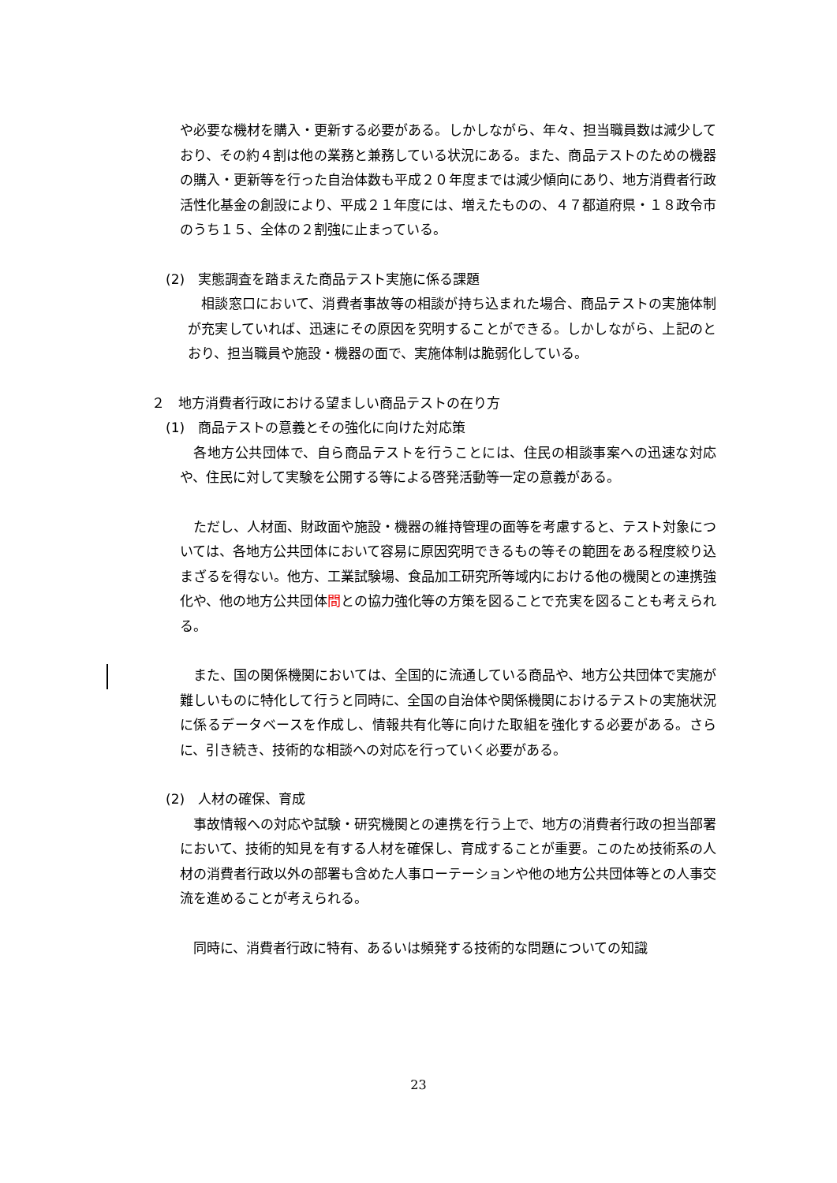や必要な機材を購入・更新する必要がある。しかしながら、年々、担当職員数は減少しており、その約４割は他の業務と兼務している状況にある。また、商品テストのための機器の購入・更新等を行った自治体数も平成２０年度までは減少傾向にあり、地方消費者行政活性化基金の創設により、平成２１年度には、増えたものの、４７都道府県・１８政令市のうち１５、全体の２割強に止まっている。
(2)　実態調査を踏まえた商品テスト実施に係る課題
　相談窓口において、消費者事故等の相談が持ち込まれた場合、商品テストの実施体制が充実していれば、迅速にその原因を究明することができる。しかしながら、上記のとおり、担当職員や施設・機器の面で、実施体制は脆弱化している。
２　地方消費者行政における望ましい商品テストの在り方
(1)　商品テストの意義とその強化に向けた対応策
　各地方公共団体で、自ら商品テストを行うことには、住民の相談事案への迅速な対応や、住民に対して実験を公開する等による啓発活動等一定の意義がある。
　ただし、人材面、財政面や施設・機器の維持管理の面等を考慮すると、テスト対象については、各地方公共団体において容易に原因究明できるもの等その範囲をある程度絞り込まざるを得ない。他方、工業試験場、食品加工研究所等域内における他の機関との連携強化や、他の地方公共団体間との協力強化等の方策を図ることで充実を図ることも考えられる。
　また、国の関係機関においては、全国的に流通している商品や、地方公共団体で実施が難しいものに特化して行うと同時に、全国の自治体や関係機関におけるテストの実施状況に係るデータベースを作成し、情報共有化等に向けた取組を強化する必要がある。さらに、引き続き、技術的な相談への対応を行っていく必要がある。
(2)　人材の確保、育成
　事故情報への対応や試験・研究機関との連携を行う上で、地方の消費者行政の担当部署において、技術的知見を有する人材を確保し、育成することが重要。このため技術系の人材の消費者行政以外の部署も含めた人事ローテーションや他の地方公共団体等との人事交流を進めることが考えられる。
　同時に、消費者行政に特有、あるいは頻発する技術的な問題についての知識
23